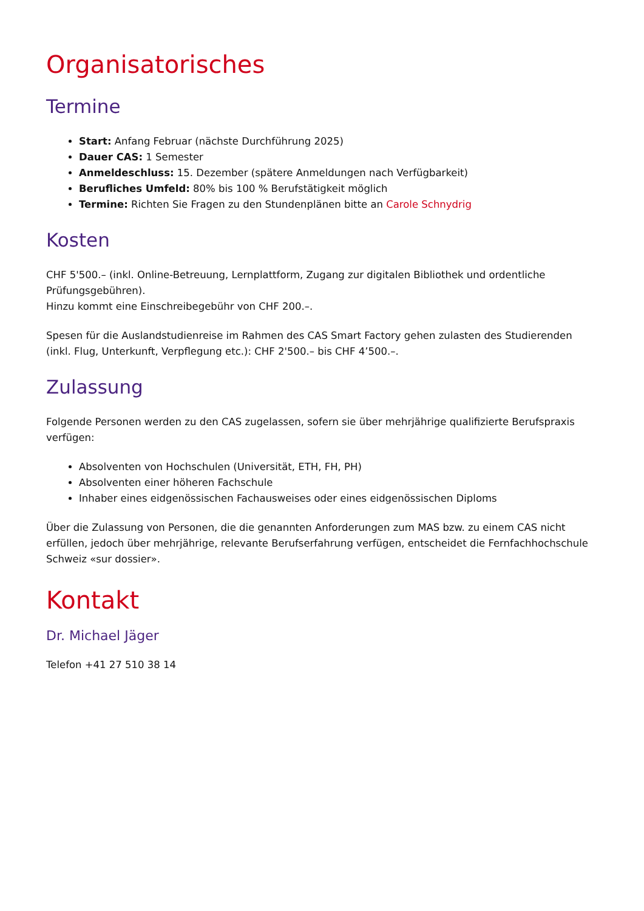Organisatorisches
Termine
Start: Anfang Februar (nächste Durchführung 2025)
Dauer CAS: 1 Semester
Anmeldeschluss: 15. Dezember (spätere Anmeldungen nach Verfügbarkeit)
Berufliches Umfeld: 80% bis 100 % Berufstätigkeit möglich
Termine: Richten Sie Fragen zu den Stundenplänen bitte an Carole Schnydrig
Kosten
CHF 5'500.– (inkl. Online-Betreuung, Lernplattform, Zugang zur digitalen Bibliothek und ordentliche Prüfungsgebühren).
Hinzu kommt eine Einschreibegebühr von CHF 200.–.
Spesen für die Auslandstudienreise im Rahmen des CAS Smart Factory gehen zulasten des Studierenden (inkl. Flug, Unterkunft, Verpflegung etc.): CHF 2'500.– bis CHF 4’500.–.
Zulassung
Folgende Personen werden zu den CAS zugelassen, sofern sie über mehrjährige qualifizierte Berufspraxis verfügen:
Absolventen von Hochschulen (Universität, ETH, FH, PH)
Absolventen einer höheren Fachschule
Inhaber eines eidgenössischen Fachausweises oder eines eidgenössischen Diploms
Über die Zulassung von Personen, die die genannten Anforderungen zum MAS bzw. zu einem CAS nicht erfüllen, jedoch über mehrjährige, relevante Berufserfahrung verfügen, entscheidet die Fernfachhochschule Schweiz «sur dossier».
Kontakt
Dr. Michael Jäger
Telefon +41 27 510 38 14